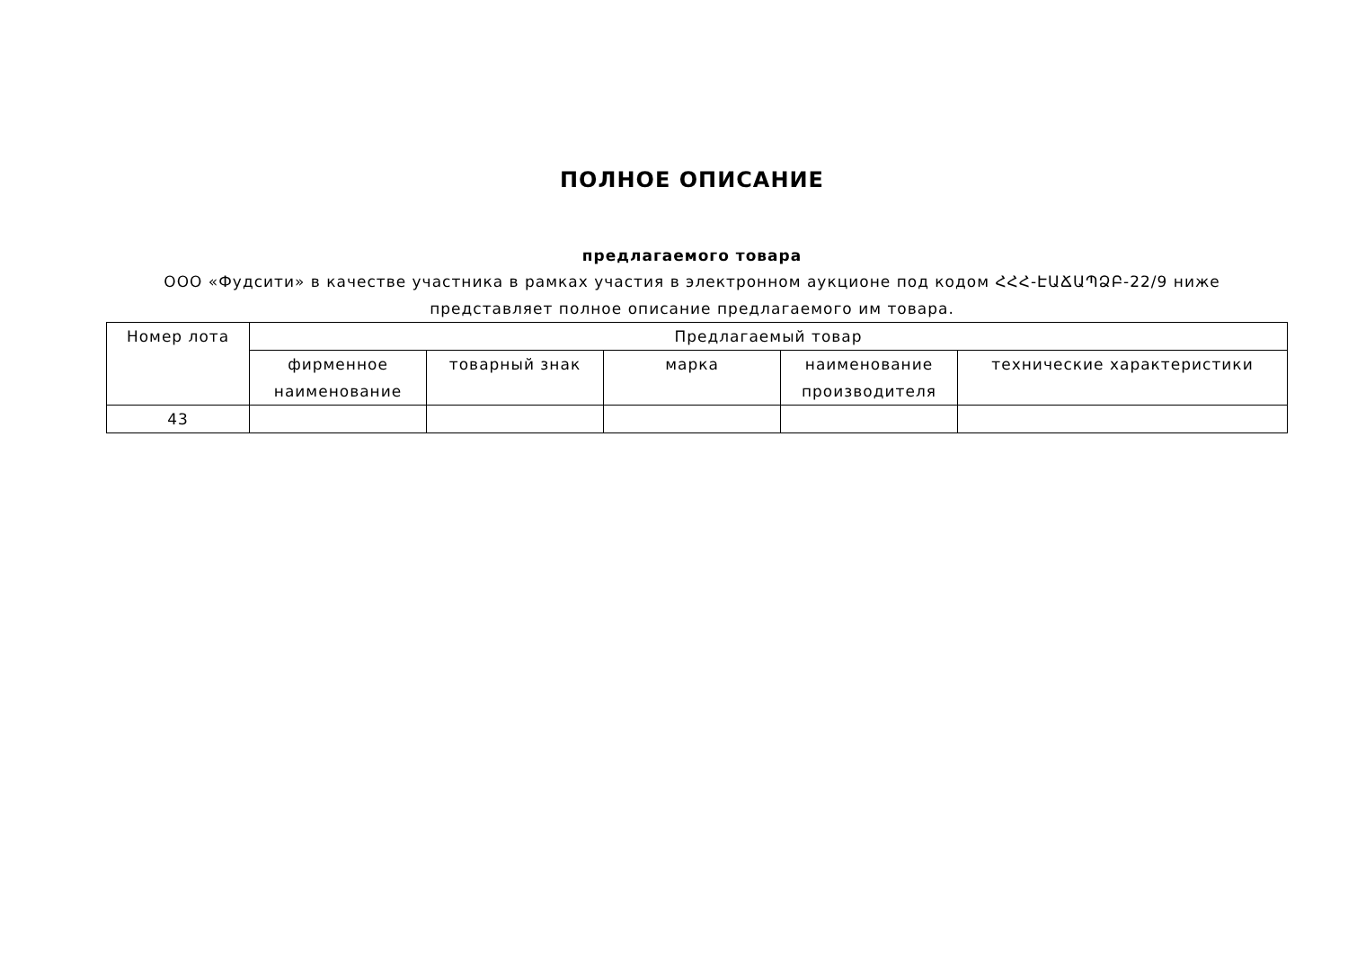ПОЛНОЕ ОПИСАНИЕ
предлагаемого товара
ООО «Фудсити» в качестве участника в рамках участия в электронном аукционе под кодом ՀՀՀ-ԷԱՃԱՊՁԲ-22/9 ниже
представляет полное описание предлагаемого им товара.
| Номер лота | Предлагаемый товар | | | | |
| | фирменное наименование | товарный знак | марка | наименование производителя | технические характеристики |
| 43 | | | | | |